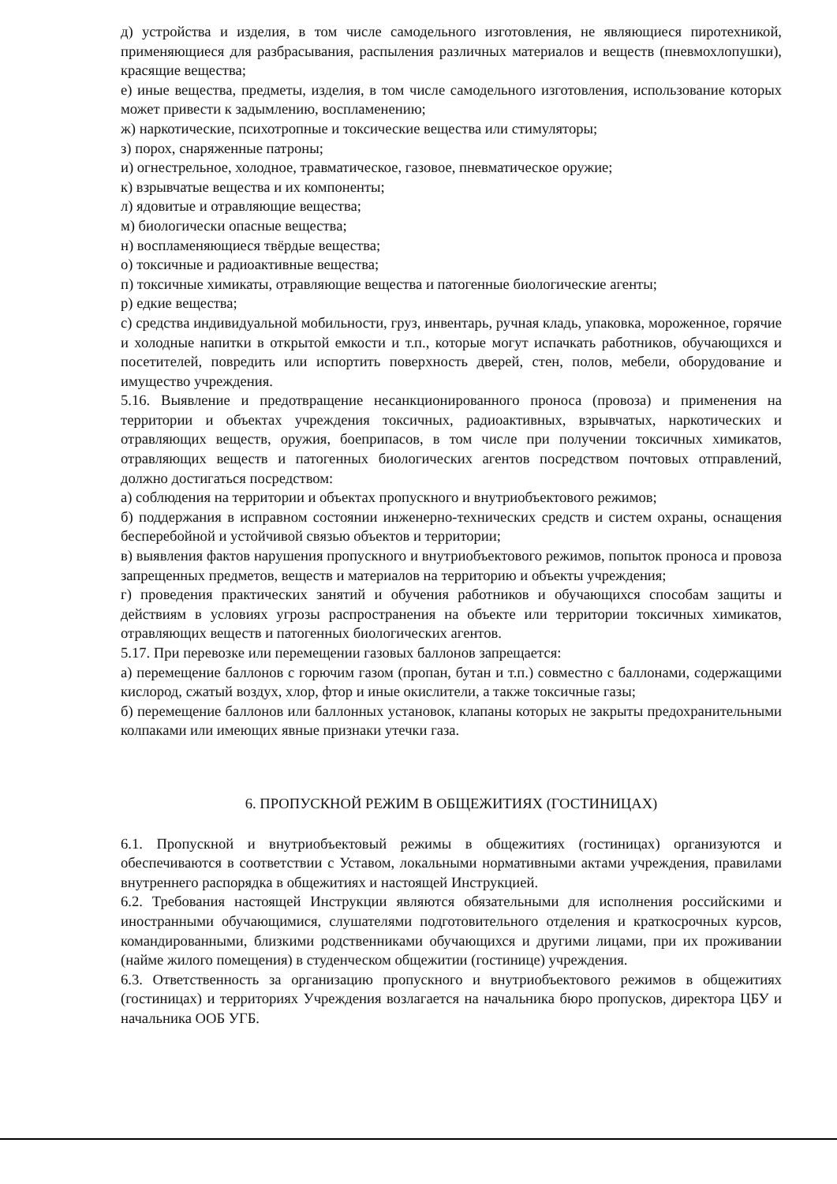д) устройства и изделия, в том числе самодельного изготовления, не являющиеся пиротехникой, применяющиеся для разбрасывания, распыления различных материалов и веществ (пневмохлопушки), красящие вещества;
е) иные вещества, предметы, изделия, в том числе самодельного изготовления, использование которых может привести к задымлению, воспламенению;
ж) наркотические, психотропные и токсические вещества или стимуляторы;
з) порох, снаряженные патроны;
и) огнестрельное, холодное, травматическое, газовое, пневматическое оружие;
к) взрывчатые вещества и их компоненты;
л) ядовитые и отравляющие вещества;
м) биологически опасные вещества;
н) воспламеняющиеся твёрдые вещества;
о) токсичные и радиоактивные вещества;
п) токсичные химикаты, отравляющие вещества и патогенные биологические агенты;
р) едкие вещества;
с) средства индивидуальной мобильности, груз, инвентарь, ручная кладь, упаковка, мороженное, горячие и холодные напитки в открытой емкости и т.п., которые могут испачкать работников, обучающихся и посетителей, повредить или испортить поверхность дверей, стен, полов, мебели, оборудование и имущество учреждения.
5.16. Выявление и предотвращение несанкционированного проноса (провоза) и применения на территории и объектах учреждения токсичных, радиоактивных, взрывчатых, наркотических и отравляющих веществ, оружия, боеприпасов, в том числе при получении токсичных химикатов, отравляющих веществ и патогенных биологических агентов посредством почтовых отправлений, должно достигаться посредством:
а) соблюдения на территории и объектах пропускного и внутриобъектового режимов;
б) поддержания в исправном состоянии инженерно-технических средств и систем охраны, оснащения бесперебойной и устойчивой связью объектов и территории;
в) выявления фактов нарушения пропускного и внутриобъектового режимов, попыток проноса и провоза запрещенных предметов, веществ и материалов на территорию и объекты учреждения;
г) проведения практических занятий и обучения работников и обучающихся способам защиты и действиям в условиях угрозы распространения на объекте или территории токсичных химикатов, отравляющих веществ и патогенных биологических агентов.
5.17. При перевозке или перемещении газовых баллонов запрещается:
а) перемещение баллонов с горючим газом (пропан, бутан и т.п.) совместно с баллонами, содержащими кислород, сжатый воздух, хлор, фтор и иные окислители, а также токсичные газы;
б) перемещение баллонов или баллонных установок, клапаны которых не закрыты предохранительными колпаками или имеющих явные признаки утечки газа.
6. ПРОПУСКНОЙ РЕЖИМ В ОБЩЕЖИТИЯХ (ГОСТИНИЦАХ)
6.1. Пропускной и внутриобъектовый режимы в общежитиях (гостиницах) организуются и обеспечиваются в соответствии с Уставом, локальными нормативными актами учреждения, правилами внутреннего распорядка в общежитиях и настоящей Инструкцией.
6.2. Требования настоящей Инструкции являются обязательными для исполнения российскими и иностранными обучающимися, слушателями подготовительного отделения и краткосрочных курсов, командированными, близкими родственниками обучающихся и другими лицами, при их проживании (найме жилого помещения) в студенческом общежитии (гостинице) учреждения.
6.3. Ответственность за организацию пропускного и внутриобъектового режимов в общежитиях (гостиницах) и территориях Учреждения возлагается на начальника бюро пропусков, директора ЦБУ и начальника ООБ УГБ.